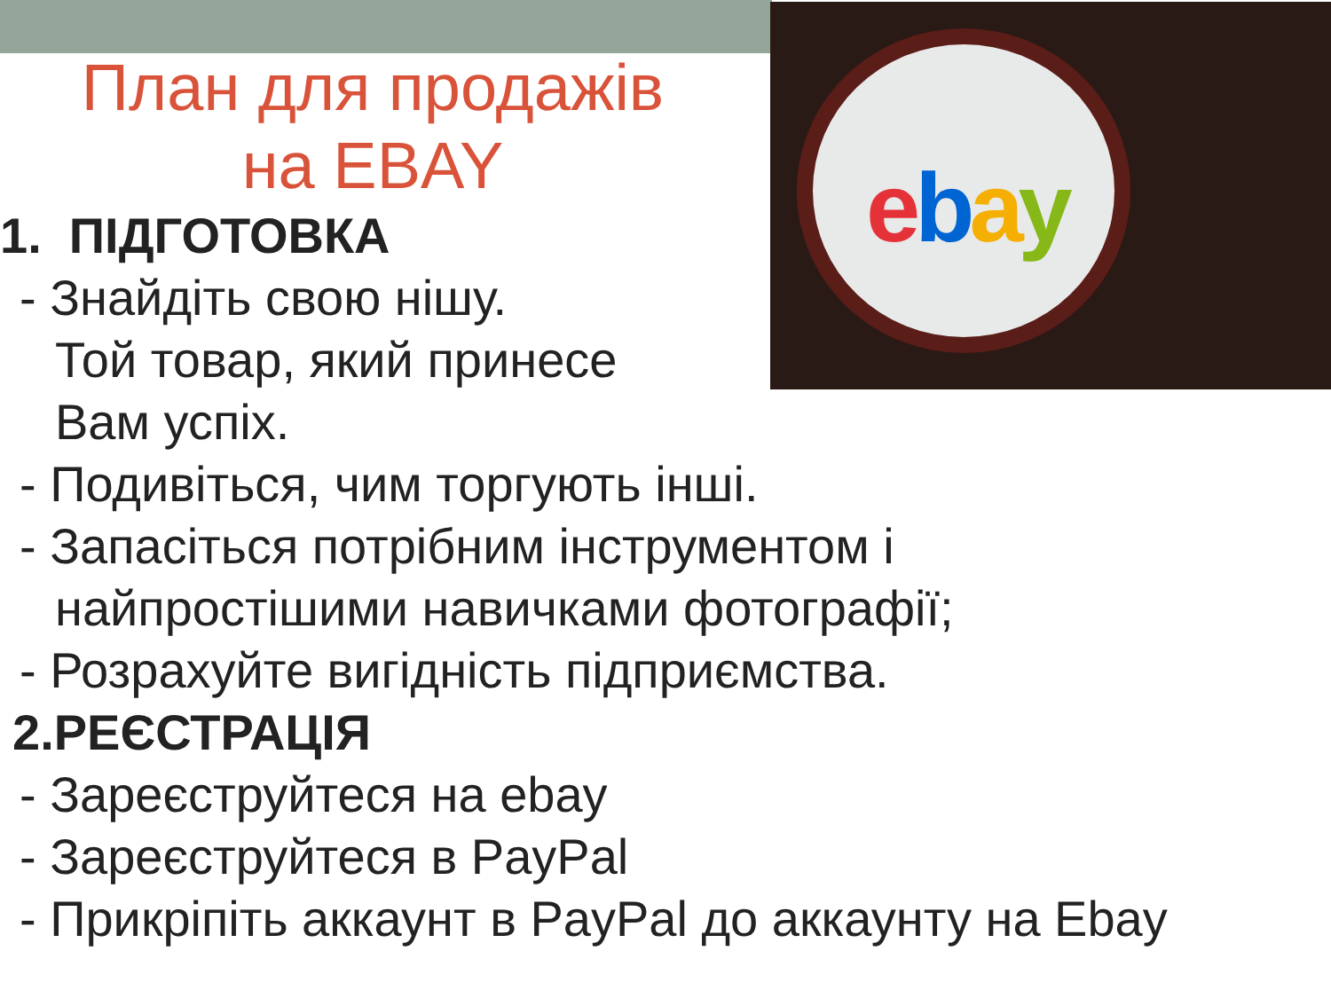ebay
План для продажів
на EBAY
1. ПІДГОТОВКА
- Знайдіть свою нішу.
Той товар, який принесе
Вам успіх.
- Подивіться, чим торгують інші.
- Запасіться потрібним інструментом і
найпростішими навичками фотографії;
- Розрахуйте вигідність підприємства.
2.РЕЄСТРАЦІЯ
- Зареєструйтеся на ebay
- Зареєструйтеся в PayPal
- Прикріпіть аккаунт в PayPal до аккаунту на Ebay